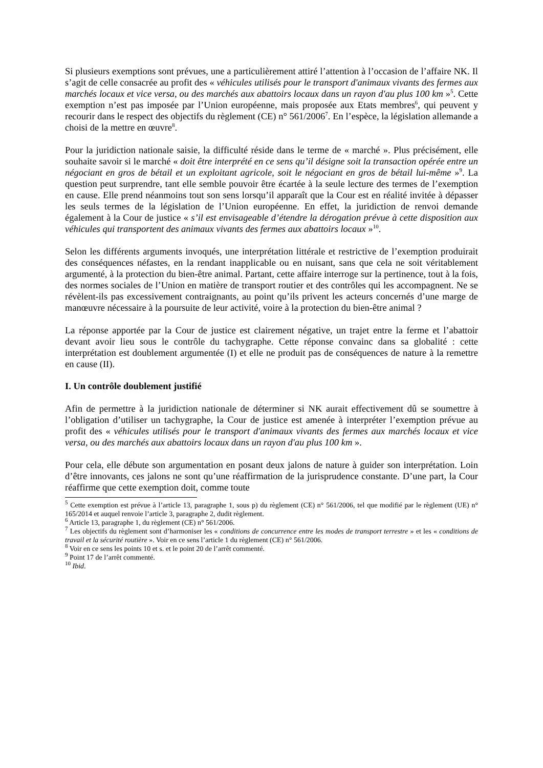Si plusieurs exemptions sont prévues, une a particulièrement attiré l’attention à l’occasion de l’affaire NK. Il s’agit de celle consacrée au profit des « véhicules utilisés pour le transport d'animaux vivants des fermes aux marchés locaux et vice versa, ou des marchés aux abattoirs locaux dans un rayon d'au plus 100 km »<sup>5</sup>. Cette exemption n’est pas imposée par l’Union européenne, mais proposée aux Etats membres<sup>6</sup>, qui peuvent y recourir dans le respect des objectifs du règlement (CE) n° 561/2006<sup>7</sup>. En l’espèce, la législation allemande a choisi de la mettre en œuvre<sup>8</sup>.
Pour la juridiction nationale saisie, la difficulté réside dans le terme de « marché ». Plus précisément, elle souhaite savoir si le marché « doit être interprété en ce sens qu’il désigne soit la transaction opérée entre un négociant en gros de bétail et un exploitant agricole, soit le négociant en gros de bétail lui-même »<sup>9</sup>. La question peut surprendre, tant elle semble pouvoir être écartée à la seule lecture des termes de l’exemption en cause. Elle prend néanmoins tout son sens lorsqu’il apparaît que la Cour est en réalité invitée à dépasser les seuls termes de la législation de l’Union européenne. En effet, la juridiction de renvoi demande également à la Cour de justice « s’il est envisageable d’étendre la dérogation prévue à cette disposition aux véhicules qui transportent des animaux vivants des fermes aux abattoirs locaux »<sup>10</sup>.
Selon les différents arguments invoqués, une interprétation littérale et restrictive de l’exemption produirait des conséquences néfastes, en la rendant inapplicable ou en nuisant, sans que cela ne soit véritablement argumenté, à la protection du bien-être animal. Partant, cette affaire interroge sur la pertinence, tout à la fois, des normes sociales de l’Union en matière de transport routier et des contrôles qui les accompagnent. Ne se révèlent-ils pas excessivement contraignants, au point qu’ils privent les acteurs concernés d’une marge de manœuvre nécessaire à la poursuite de leur activité, voire à la protection du bien-être animal ?
La réponse apportée par la Cour de justice est clairement négative, un trajet entre la ferme et l’abattoir devant avoir lieu sous le contrôle du tachygraphe. Cette réponse convainc dans sa globalité : cette interprétation est doublement argumentée (I) et elle ne produit pas de conséquences de nature à la remettre en cause (II).
I. Un contrôle doublement justifié
Afin de permettre à la juridiction nationale de déterminer si NK aurait effectivement dû se soumettre à l’obligation d’utiliser un tachygraphe, la Cour de justice est amenée à interpréter l’exemption prévue au profit des « véhicules utilisés pour le transport d'animaux vivants des fermes aux marchés locaux et vice versa, ou des marchés aux abattoirs locaux dans un rayon d'au plus 100 km ».
Pour cela, elle débute son argumentation en posant deux jalons de nature à guider son interprétation. Loin d’être innovants, ces jalons ne sont qu’une réaffirmation de la jurisprudence constante. D’une part, la Cour réaffirme que cette exemption doit, comme toute
<sup>5</sup> Cette exemption est prévue à l’article 13, paragraphe 1, sous p) du règlement (CE) n° 561/2006, tel que modifié par le règlement (UE) n° 165/2014 et auquel renvoie l’article 3, paragraphe 2, dudit règlement.
<sup>6</sup> Article 13, paragraphe 1, du règlement (CE) n° 561/2006.
<sup>7</sup> Les objectifs du règlement sont d’harmoniser les « conditions de concurrence entre les modes de transport terrestre » et les « conditions de travail et la sécurité routière ». Voir en ce sens l’article 1 du règlement (CE) n° 561/2006.
<sup>8</sup> Voir en ce sens les points 10 et s. et le point 20 de l’arrêt commenté.
<sup>9</sup> Point 17 de l’arrêt commenté.
<sup>10</sup> Ibid.